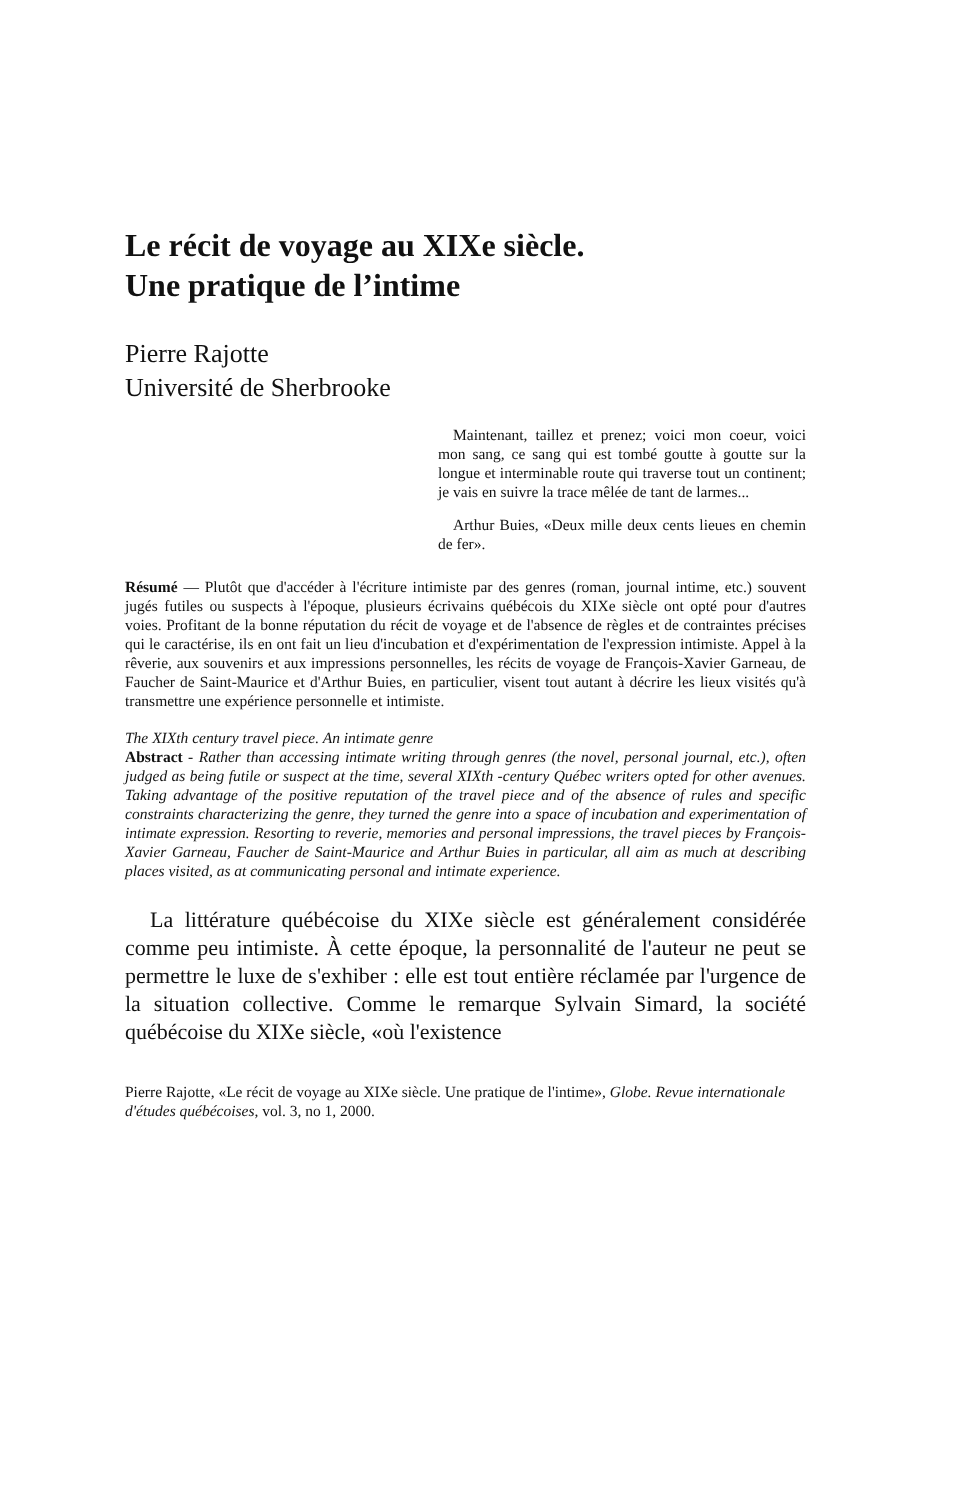Le récit de voyage au XIXe siècle.
Une pratique de l’intime
Pierre Rajotte
Université de Sherbrooke
Maintenant, taillez et prenez; voici mon coeur, voici mon sang, ce sang qui est tombé goutte à goutte sur la longue et interminable route qui traverse tout un continent; je vais en suivre la trace mêlée de tant de larmes...
Arthur Buies, «Deux mille deux cents lieues en chemin de fer».
Résumé — Plutôt que d'accéder à l'écriture intimiste par des genres (roman, journal intime, etc.) souvent jugés futiles ou suspects à l'époque, plusieurs écrivains québécois du XIXe siècle ont opté pour d'autres voies. Profitant de la bonne réputation du récit de voyage et de l'absence de règles et de contraintes précises qui le caractérise, ils en ont fait un lieu d'incubation et d'expérimentation de l'expression intimiste. Appel à la rêverie, aux souvenirs et aux impressions personnelles, les récits de voyage de François-Xavier Garneau, de Faucher de Saint-Maurice et d'Arthur Buies, en particulier, visent tout autant à décrire les lieux visités qu'à transmettre une expérience personnelle et intimiste.
The XIXth century travel piece. An intimate genre
Abstract - Rather than accessing intimate writing through genres (the novel, personal journal, etc.), often judged as being futile or suspect at the time, several XIXth -century Québec writers opted for other avenues. Taking advantage of the positive reputation of the travel piece and of the absence of rules and specific constraints characterizing the genre, they turned the genre into a space of incubation and experimentation of intimate expression. Resorting to reverie, memories and personal impressions, the travel pieces by François-Xavier Garneau, Faucher de Saint-Maurice and Arthur Buies in particular, all aim as much at describing places visited, as at communicating personal and intimate experience.
La littérature québécoise du XIXe siècle est généralement considérée comme peu intimiste. À cette époque, la personnalité de l'auteur ne peut se permettre le luxe de s'exhiber : elle est tout entière réclamée par l'urgence de la situation collective. Comme le remarque Sylvain Simard, la société québécoise du XIXe siècle, «où l'existence
Pierre Rajotte, «Le récit de voyage au XIXe siècle. Une pratique de l'intime», Globe. Revue internationale d'études québécoises, vol. 3, no 1, 2000.